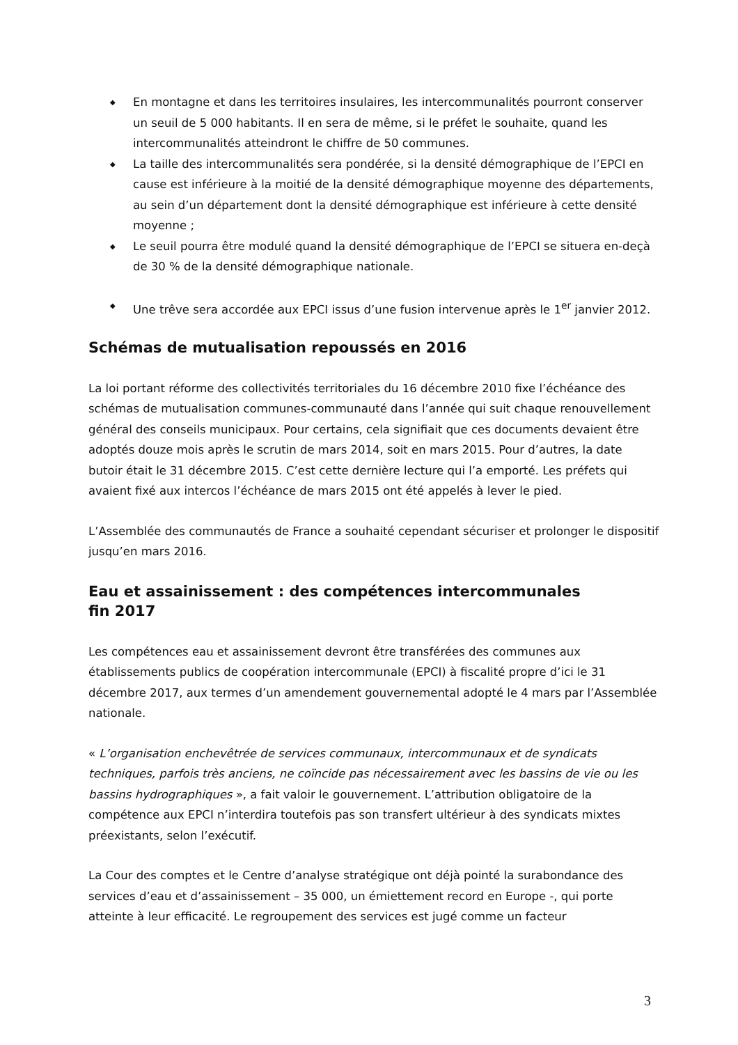◆ En montagne et dans les territoires insulaires, les intercommunalités pourront conserver un seuil de 5 000 habitants. Il en sera de même, si le préfet le souhaite, quand les intercommunalités atteindront le chiffre de 50 communes.
◆ La taille des intercommunalités sera pondérée, si la densité démographique de l’EPCI en cause est inférieure à la moitié de la densité démographique moyenne des départements, au sein d’un département dont la densité démographique est inférieure à cette densité moyenne ;
◆ Le seuil pourra être modulé quand la densité démographique de l’EPCI se situera en-deçà de 30 % de la densité démographique nationale.
◆ Une trêve sera accordée aux EPCI issus d’une fusion intervenue après le 1<sup>er</sup> janvier 2012.
Schémas de mutualisation repoussés en 2016
La loi portant réforme des collectivités territoriales du 16 décembre 2010 fixe l’échéance des schémas de mutualisation communes-communauté dans l’année qui suit chaque renouvellement général des conseils municipaux. Pour certains, cela signifiait que ces documents devaient être adoptés douze mois après le scrutin de mars 2014, soit en mars 2015. Pour d’autres, la date butoir était le 31 décembre 2015. C’est cette dernière lecture qui l’a emporté. Les préfets qui avaient fixé aux intercos l’échéance de mars 2015 ont été appelés à lever le pied.
L’Assemblée des communautés de France a souhaité cependant sécuriser et prolonger le dispositif jusqu’en mars 2016.
Eau et assainissement : des compétences intercommunales
fin 2017
Les compétences eau et assainissement devront être transférées des communes aux établissements publics de coopération intercommunale (EPCI) à fiscalité propre d’ici le 31 décembre 2017, aux termes d’un amendement gouvernemental adopté le 4 mars par l’Assemblée nationale.
« L’organisation enchevêtrée de services communaux, intercommunaux et de syndicats techniques, parfois très anciens, ne coïncide pas nécessairement avec les bassins de vie ou les bassins hydrographiques », a fait valoir le gouvernement. L’attribution obligatoire de la compétence aux EPCI n’interdira toutefois pas son transfert ultérieur à des syndicats mixtes préexistants, selon l’exécutif.
La Cour des comptes et le Centre d’analyse stratégique ont déjà pointé la surabondance des services d’eau et d’assainissement – 35 000, un émiettement record en Europe -, qui porte atteinte à leur efficacité. Le regroupement des services est jugé comme un facteur
3